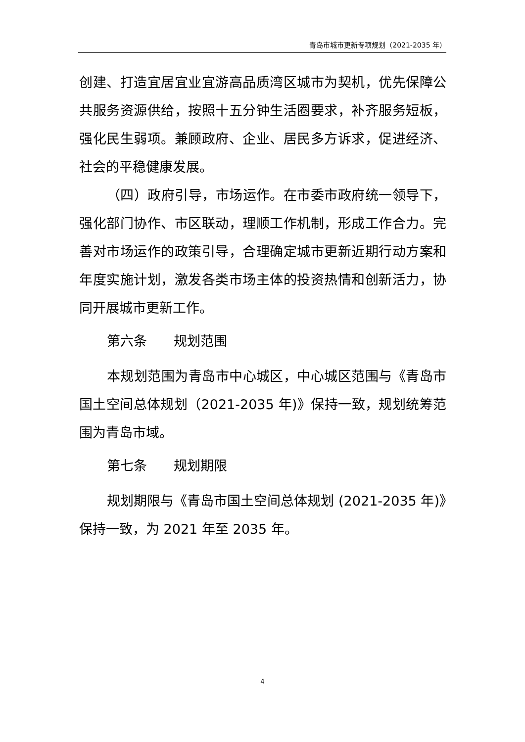青岛市城市更新专项规划（2021-2035 年）
创建、打造宜居宜业宜游高品质湾区城市为契机，优先保障公共服务资源供给，按照十五分钟生活圈要求，补齐服务短板，强化民生弱项。兼顾政府、企业、居民多方诉求，促进经济、社会的平稳健康发展。
（四）政府引导，市场运作。在市委市政府统一领导下，强化部门协作、市区联动，理顺工作机制，形成工作合力。完善对市场运作的政策引导，合理确定城市更新近期行动方案和年度实施计划，激发各类市场主体的投资热情和创新活力，协同开展城市更新工作。
第六条　　规划范围
本规划范围为青岛市中心城区，中心城区范围与《青岛市国土空间总体规划（2021-2035 年)》保持一致，规划统筹范围为青岛市域。
第七条　　规划期限
规划期限与《青岛市国土空间总体规划 (2021-2035 年)》保持一致，为 2021 年至 2035 年。
4